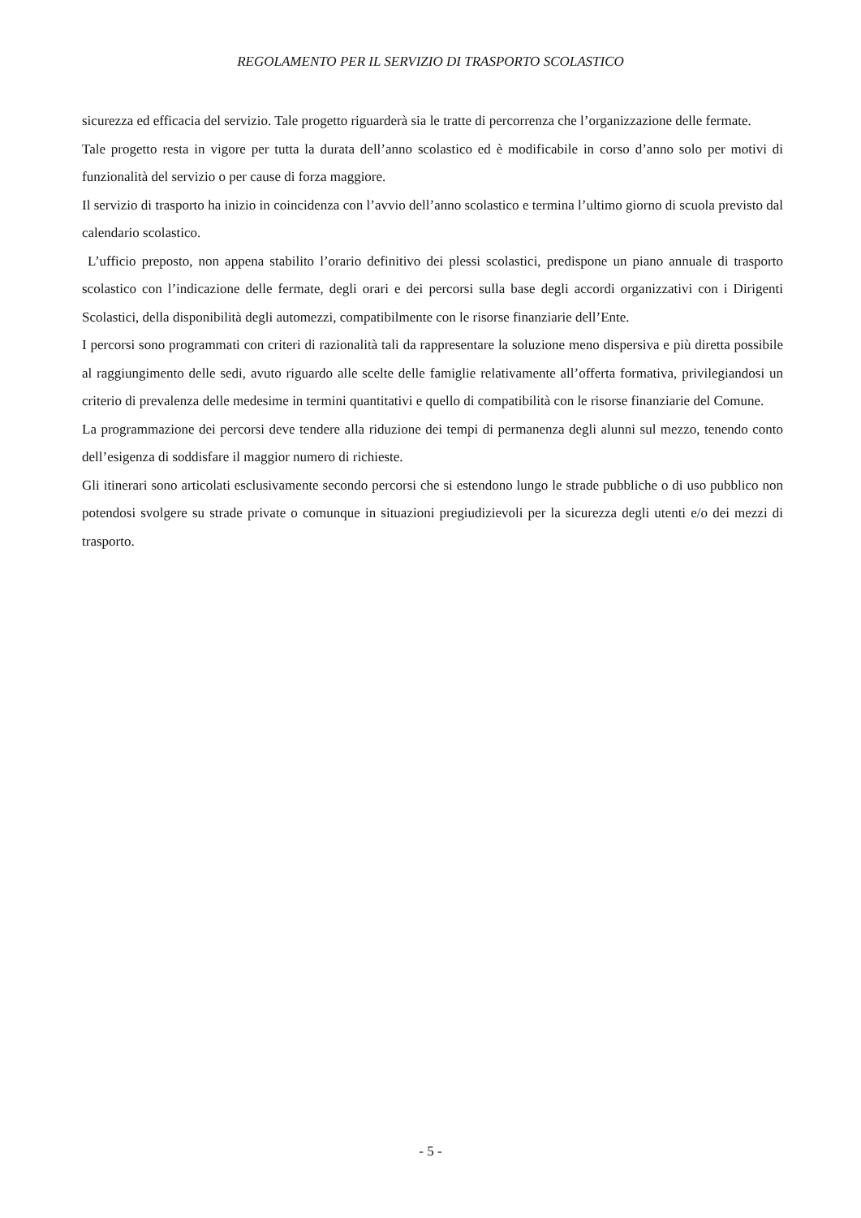REGOLAMENTO PER IL SERVIZIO DI TRASPORTO SCOLASTICO
sicurezza ed efficacia del servizio. Tale progetto riguarderà sia le tratte di percorrenza che l’organizzazione delle fermate.
Tale progetto resta in vigore per tutta la durata dell’anno scolastico ed è modificabile in corso d’anno solo per motivi di funzionalità del servizio o per cause di forza maggiore.
Il servizio di trasporto ha inizio in coincidenza con l’avvio dell’anno scolastico e termina l’ultimo giorno di scuola previsto dal calendario scolastico.
L’ufficio preposto, non appena stabilito l’orario definitivo dei plessi scolastici, predispone un piano annuale di trasporto scolastico con l’indicazione delle fermate, degli orari e dei percorsi sulla base degli accordi organizzativi con i Dirigenti Scolastici, della disponibilità degli automezzi, compatibilmente con le risorse finanziarie dell’Ente.
I percorsi sono programmati con criteri di razionalità tali da rappresentare la soluzione meno dispersiva e più diretta possibile al raggiungimento delle sedi, avuto riguardo alle scelte delle famiglie relativamente all’offerta formativa, privilegiandosi un criterio di prevalenza delle medesime in termini quantitativi e quello di compatibilità con le risorse finanziarie del Comune.
La programmazione dei percorsi deve tendere alla riduzione dei tempi di permanenza degli alunni sul mezzo, tenendo conto dell’esigenza di soddisfare il maggior numero di richieste.
Gli itinerari sono articolati esclusivamente secondo percorsi che si estendono lungo le strade pubbliche o di uso pubblico non potendosi svolgere su strade private o comunque in situazioni pregiudizievoli per la sicurezza degli utenti e/o dei mezzi di trasporto.
- 5 -